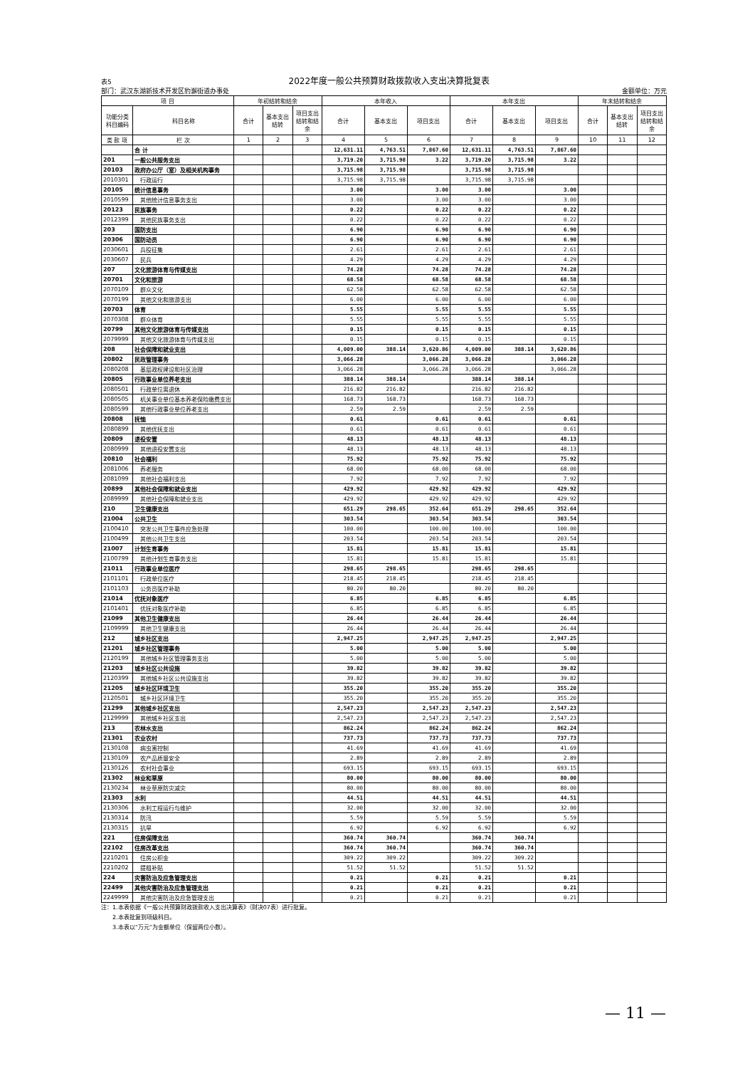表5 2022年度一般公共预算财政拨款收入支出决算批复表
部门：武汉东湖新技术开发区豹澥街道办事处 金额单位：万元
| 项 目 | | 年初结转和结余 | | | 本年收入 | | | 本年支出 | | | 年末结转和结余 | | |
| --- | --- | --- | --- | --- | --- | --- | --- | --- | --- | --- | --- | --- | --- |
| 功能分类 科目编码 | 科目名称 | 合计 | 基本支出 结转 | 项目支出 结转和结 余 | 合计 | 基本支出 | 项目支出 | 合计 | 基本支出 | 项目支出 | 合计 | 基本支出 结转 | 项目支出 结转和结 余 |
| 类 款 项 | 栏 次 | 1 | 2 | 3 | 4 | 5 | 6 | 7 | 8 | 9 | 10 | 11 | 12 |
| | 合 计 | | | | 12,631.11 | 4,763.51 | 7,867.60 | 12,631.11 | 4,763.51 | 7,867.60 | | | |
| 201 | 一般公共服务支出 | | | | 3,719.20 | 3,715.98 | 3.22 | 3,719.20 | 3,715.98 | 3.22 | | | |
| 20103 | 政府办公厅（室）及相关机构事务 | | | | 3,715.98 | 3,715.98 | | 3,715.98 | 3,715.98 | | | | |
| 2010301 | 行政运行 | | | | 3,715.98 | 3,715.98 | | 3,715.98 | 3,715.98 | | | | |
| 20105 | 统计信息事务 | | | | 3.00 | | 3.00 | 3.00 | | 3.00 | | | |
| 2010599 | 其他统计信息事务支出 | | | | 3.00 | | 3.00 | 3.00 | | 3.00 | | | |
| 20123 | 民族事务 | | | | 0.22 | | 0.22 | 0.22 | | 0.22 | | | |
| 2012399 | 其他民族事务支出 | | | | 0.22 | | 0.22 | 0.22 | | 0.22 | | | |
| 203 | 国防支出 | | | | 6.90 | | 6.90 | 6.90 | | 6.90 | | | |
| 20306 | 国防动员 | | | | 6.90 | | 6.90 | 6.90 | | 6.90 | | | |
| 2030601 | 兵役征集 | | | | 2.61 | | 2.61 | 2.61 | | 2.61 | | | |
| 2030607 | 民兵 | | | | 4.29 | | 4.29 | 4.29 | | 4.29 | | | |
| 207 | 文化旅游体育与传媒支出 | | | | 74.28 | | 74.28 | 74.28 | | 74.28 | | | |
| 20701 | 文化和旅游 | | | | 68.58 | | 68.58 | 68.58 | | 68.58 | | | |
| 2070109 | 群众文化 | | | | 62.58 | | 62.58 | 62.58 | | 62.58 | | | |
| 2070199 | 其他文化和旅游支出 | | | | 6.00 | | 6.00 | 6.00 | | 6.00 | | | |
| 20703 | 体育 | | | | 5.55 | | 5.55 | 5.55 | | 5.55 | | | |
| 2070308 | 群众体育 | | | | 5.55 | | 5.55 | 5.55 | | 5.55 | | | |
| 20799 | 其他文化旅游体育与传媒支出 | | | | 0.15 | | 0.15 | 0.15 | | 0.15 | | | |
| 2079999 | 其他文化旅游体育与传媒支出 | | | | 0.15 | | 0.15 | 0.15 | | 0.15 | | | |
| 208 | 社会保障和就业支出 | | | | 4,009.00 | 388.14 | 3,620.86 | 4,009.00 | 388.14 | 3,620.86 | | | |
| 20802 | 民政管理事务 | | | | 3,066.28 | | 3,066.28 | 3,066.28 | | 3,066.28 | | | |
| 2080208 | 基层政权建设和社区治理 | | | | 3,066.28 | | 3,066.28 | 3,066.28 | | 3,066.28 | | | |
| 20805 | 行政事业单位养老支出 | | | | 388.14 | 388.14 | | 388.14 | 388.14 | | | | |
| 2080501 | 行政单位离退休 | | | | 216.82 | 216.82 | | 216.82 | 216.82 | | | | |
| 2080505 | 机关事业单位基本养老保险缴费支出 | | | | 168.73 | 168.73 | | 168.73 | 168.73 | | | | |
| 2080599 | 其他行政事业单位养老支出 | | | | 2.59 | 2.59 | | 2.59 | 2.59 | | | | |
| 20808 | 抚恤 | | | | 0.61 | | 0.61 | 0.61 | | 0.61 | | | |
| 2080899 | 其他优抚支出 | | | | 0.61 | | 0.61 | 0.61 | | 0.61 | | | |
| 20809 | 退役安置 | | | | 48.13 | | 48.13 | 48.13 | | 48.13 | | | |
| 2080999 | 其他退役安置支出 | | | | 48.13 | | 48.13 | 48.13 | | 48.13 | | | |
| 20810 | 社会福利 | | | | 75.92 | | 75.92 | 75.92 | | 75.92 | | | |
| 2081006 | 养老服务 | | | | 68.00 | | 68.00 | 68.00 | | 68.00 | | | |
| 2081099 | 其他社会福利支出 | | | | 7.92 | | 7.92 | 7.92 | | 7.92 | | | |
| 20899 | 其他社会保障和就业支出 | | | | 429.92 | | 429.92 | 429.92 | | 429.92 | | | |
| 2089999 | 其他社会保障和就业支出 | | | | 429.92 | | 429.92 | 429.92 | | 429.92 | | | |
| 210 | 卫生健康支出 | | | | 651.29 | 298.65 | 352.64 | 651.29 | 298.65 | 352.64 | | | |
| 21004 | 公共卫生 | | | | 303.54 | | 303.54 | 303.54 | | 303.54 | | | |
| 2100410 | 突发公共卫生事件应急处理 | | | | 100.00 | | 100.00 | 100.00 | | 100.00 | | | |
| 2100499 | 其他公共卫生支出 | | | | 203.54 | | 203.54 | 203.54 | | 203.54 | | | |
| 21007 | 计划生育事务 | | | | 15.81 | | 15.81 | 15.81 | | 15.81 | | | |
| 2100799 | 其他计划生育事务支出 | | | | 15.81 | | 15.81 | 15.81 | | 15.81 | | | |
| 21011 | 行政事业单位医疗 | | | | 298.65 | 298.65 | | 298.65 | 298.65 | | | | |
| 2101101 | 行政单位医疗 | | | | 218.45 | 218.45 | | 218.45 | 218.45 | | | | |
| 2101103 | 公务员医疗补助 | | | | 80.20 | 80.20 | | 80.20 | 80.20 | | | | |
| 21014 | 优抚对象医疗 | | | | 6.85 | | 6.85 | 6.85 | | 6.85 | | | |
| 2101401 | 优抚对象医疗补助 | | | | 6.85 | | 6.85 | 6.85 | | 6.85 | | | |
| 21099 | 其他卫生健康支出 | | | | 26.44 | | 26.44 | 26.44 | | 26.44 | | | |
| 2109999 | 其他卫生健康支出 | | | | 26.44 | | 26.44 | 26.44 | | 26.44 | | | |
| 212 | 城乡社区支出 | | | | 2,947.25 | | 2,947.25 | 2,947.25 | | 2,947.25 | | | |
| 21201 | 城乡社区管理事务 | | | | 5.00 | | 5.00 | 5.00 | | 5.00 | | | |
| 2120199 | 其他城乡社区管理事务支出 | | | | 5.00 | | 5.00 | 5.00 | | 5.00 | | | |
| 21203 | 城乡社区公共设施 | | | | 39.82 | | 39.82 | 39.82 | | 39.82 | | | |
| 2120399 | 其他城乡社区公共设施支出 | | | | 39.82 | | 39.82 | 39.82 | | 39.82 | | | |
| 21205 | 城乡社区环境卫生 | | | | 355.20 | | 355.20 | 355.20 | | 355.20 | | | |
| 2120501 | 城乡社区环境卫生 | | | | 355.20 | | 355.20 | 355.20 | | 355.20 | | | |
| 21299 | 其他城乡社区支出 | | | | 2,547.23 | | 2,547.23 | 2,547.23 | | 2,547.23 | | | |
| 2129999 | 其他城乡社区支出 | | | | 2,547.23 | | 2,547.23 | 2,547.23 | | 2,547.23 | | | |
| 213 | 农林水支出 | | | | 862.24 | | 862.24 | 862.24 | | 862.24 | | | |
| 21301 | 农业农村 | | | | 737.73 | | 737.73 | 737.73 | | 737.73 | | | |
| 2130108 | 病虫害控制 | | | | 41.69 | | 41.69 | 41.69 | | 41.69 | | | |
| 2130109 | 农产品质量安全 | | | | 2.89 | | 2.89 | 2.89 | | 2.89 | | | |
| 2130126 | 农村社会事业 | | | | 693.15 | | 693.15 | 693.15 | | 693.15 | | | |
| 21302 | 林业和草原 | | | | 80.00 | | 80.00 | 80.00 | | 80.00 | | | |
| 2130234 | 林业草原防灾减灾 | | | | 80.00 | | 80.00 | 80.00 | | 80.00 | | | |
| 21303 | 水利 | | | | 44.51 | | 44.51 | 44.51 | | 44.51 | | | |
| 2130306 | 水利工程运行与维护 | | | | 32.00 | | 32.00 | 32.00 | | 32.00 | | | |
| 2130314 | 防汛 | | | | 5.59 | | 5.59 | 5.59 | | 5.59 | | | |
| 2130315 | 抗旱 | | | | 6.92 | | 6.92 | 6.92 | | 6.92 | | | |
| 221 | 住房保障支出 | | | | 360.74 | 360.74 | | 360.74 | 360.74 | | | | |
| 22102 | 住房改革支出 | | | | 360.74 | 360.74 | | 360.74 | 360.74 | | | | |
| 2210201 | 住房公积金 | | | | 309.22 | 309.22 | | 309.22 | 309.22 | | | | |
| 2210202 | 提租补贴 | | | | 51.52 | 51.52 | | 51.52 | 51.52 | | | | |
| 224 | 灾害防治及应急管理支出 | | | | 0.21 | | 0.21 | 0.21 | | 0.21 | | | |
| 22499 | 其他灾害防治及应急管理支出 | | | | 0.21 | | 0.21 | 0.21 | | 0.21 | | | |
| 2249999 | 其他灾害防治及应急管理支出 | | | | 0.21 | | 0.21 | 0.21 | | 0.21 | | | |
注：1.本表依据《一般公共预算财政拨款收入支出决算表》（财决07表）进行批复。
　　2.本表批复到项级科目。
　　3.本表以“万元”为金额单位（保留两位小数）。
— 11 —